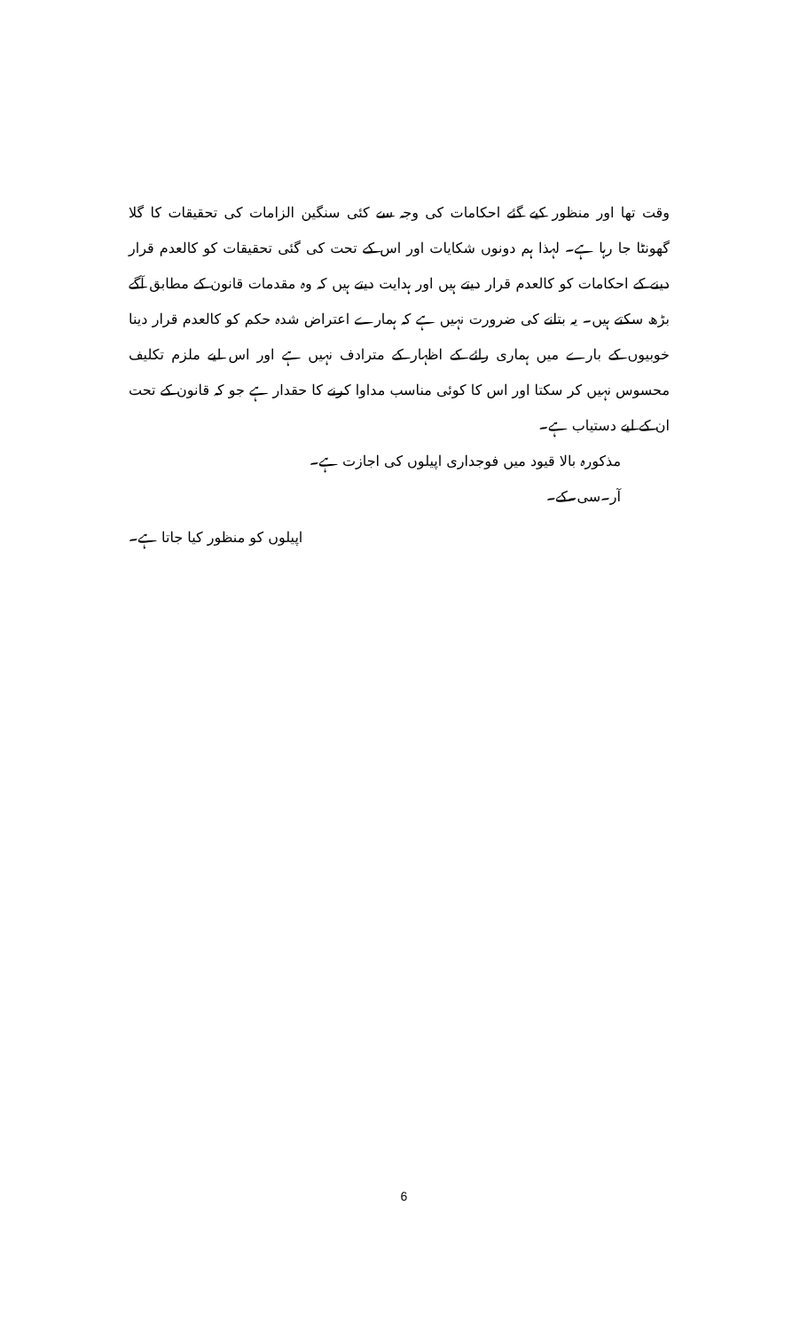وقت تھا اور منظور کیے گئے احکامات کی وجہ سے کئی سنگین الزامات کی تحقیقات کا گلا گھونٹا جا رہا ہے۔ لہذا ہم دونوں شکایات اور اس کے تحت کی گئی تحقیقات کو کالعدم قرار دینے کے احکامات کو کالعدم قرار دیتے ہیں اور ہدایت دیتے ہیں کہ وہ مقدمات قانون کے مطابق آگے بڑھ سکتے ہیں۔ یہ بتانے کی ضرورت نہیں ہے کہ ہمارے اعتراض شدہ حکم کو کالعدم قرار دینا خوبیوں کے بارے میں ہماری رائے کے اظہار کے مترادف نہیں ہے اور اس لیے ملزم تکلیف محسوس نہیں کر سکتا اور اس کا کوئی مناسب مداوا کرنے کا حقدار ہے جو کہ قانون کے تحت ان کے لیے دستیاب ہے۔
مذکورہ بالا قیود میں فوجداری اپیلوں کی اجازت ہے۔
آر۔سی۔کے۔
اپیلوں کو منظور کیا جاتا ہے۔
6